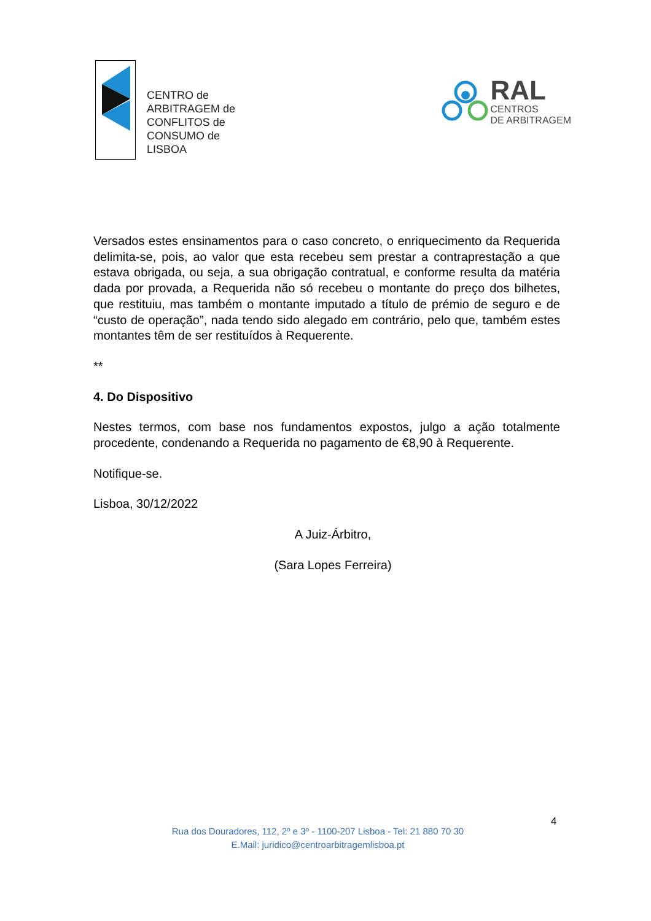CENTRO de
ARBITRAGEM de
CONFLITOS de
CONSUMO de
LISBOA
RAL
CENTROS
DE ARBITRAGEM
Versados estes ensinamentos para o caso concreto, o enriquecimento da Requerida delimita-se, pois, ao valor que esta recebeu sem prestar a contraprestação a que estava obrigada, ou seja, a sua obrigação contratual, e conforme resulta da matéria dada por provada, a Requerida não só recebeu o montante do preço dos bilhetes, que restituiu, mas também o montante imputado a título de prémio de seguro e de “custo de operação”, nada tendo sido alegado em contrário, pelo que, também estes montantes têm de ser restituídos à Requerente.
**
4. Do Dispositivo
Nestes termos, com base nos fundamentos expostos, julgo a ação totalmente procedente, condenando a Requerida no pagamento de €8,90 à Requerente.
Notifique-se.
Lisboa, 30/12/2022
A Juiz-Árbitro,
(Sara Lopes Ferreira)
4
Rua dos Douradores, 112, 2º e 3º - 1100-207 Lisboa - Tel: 21 880 70 30
E.Mail: juridico@centroarbitragemlisboa.pt